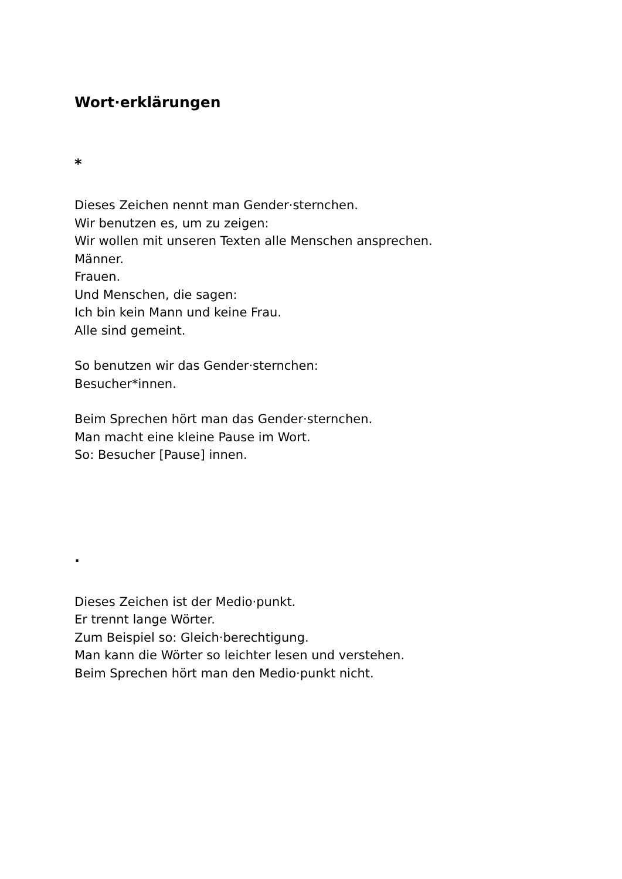Wort·erklärungen
*
Dieses Zeichen nennt man Gender·sternchen.
Wir benutzen es, um zu zeigen:
Wir wollen mit unseren Texten alle Menschen ansprechen.
Männer.
Frauen.
Und Menschen, die sagen:
Ich bin kein Mann und keine Frau.
Alle sind gemeint.
So benutzen wir das Gender·sternchen:
Besucher*innen.
Beim Sprechen hört man das Gender·sternchen.
Man macht eine kleine Pause im Wort.
So: Besucher [Pause] innen.
·
Dieses Zeichen ist der Medio·punkt.
Er trennt lange Wörter.
Zum Beispiel so: Gleich·berechtigung.
Man kann die Wörter so leichter lesen und verstehen.
Beim Sprechen hört man den Medio·punkt nicht.